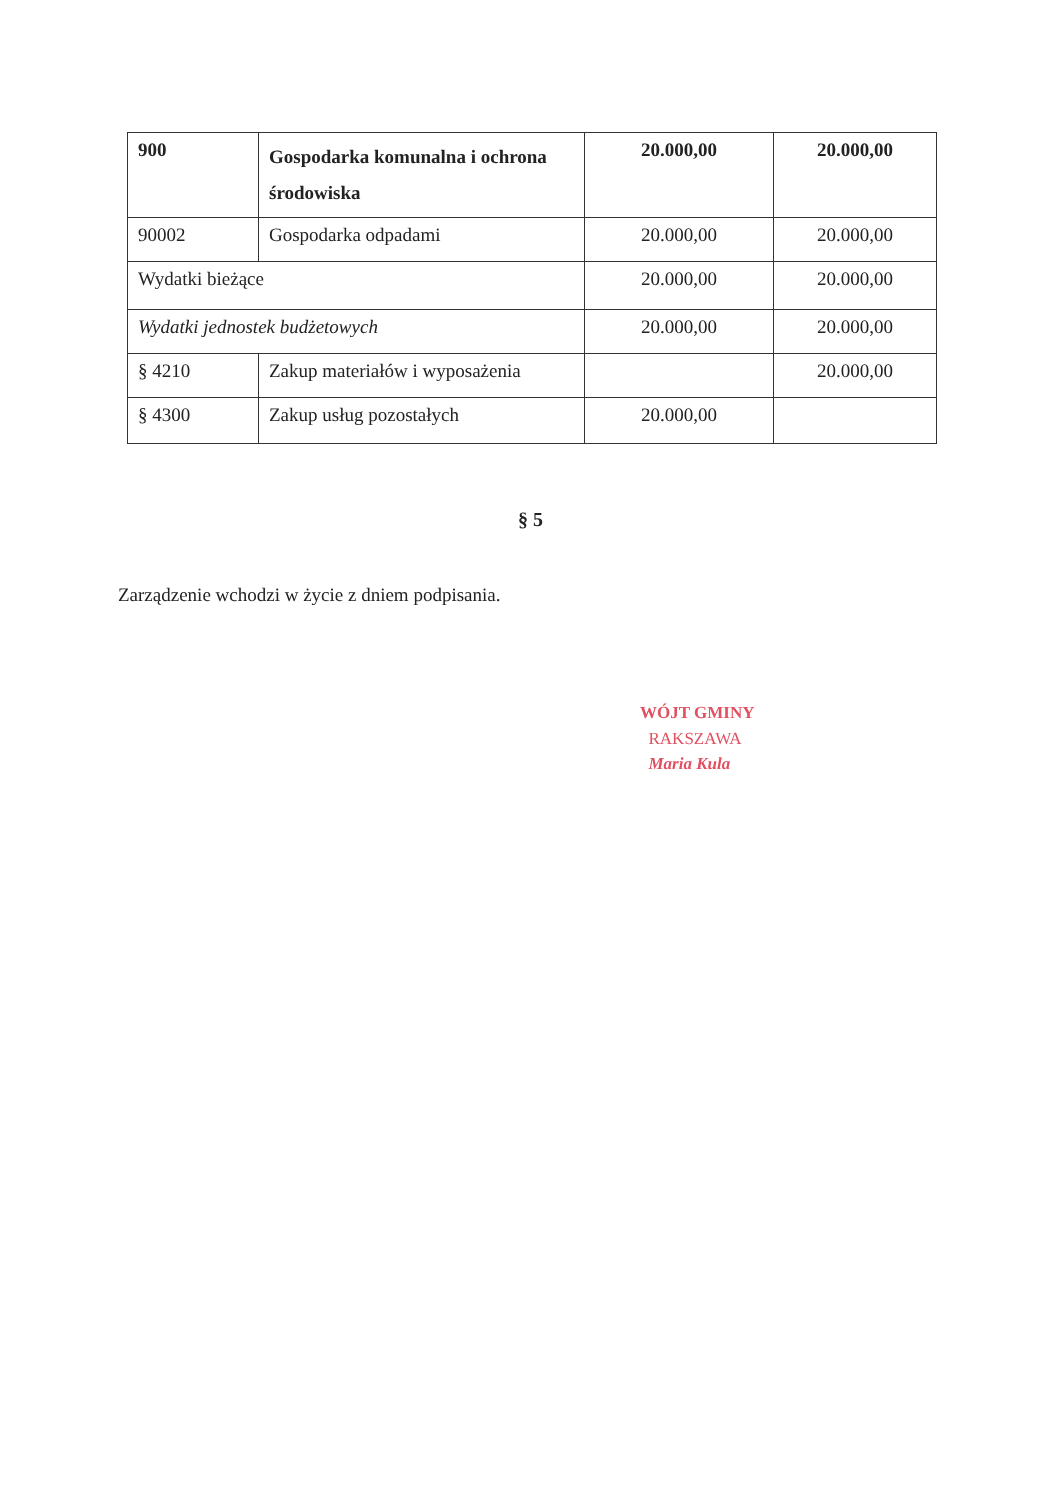| 900 | Gospodarka komunalna i ochrona środowiska | 20.000,00 | 20.000,00 |
| 90002 | Gospodarka odpadami | 20.000,00 | 20.000,00 |
| Wydatki bieżące | | 20.000,00 | 20.000,00 |
| Wydatki jednostek budżetowych | | 20.000,00 | 20.000,00 |
| § 4210 | Zakup materiałów i wyposażenia | | 20.000,00 |
| § 4300 | Zakup usług pozostałych | 20.000,00 | |
§ 5
Zarządzenie wchodzi w życie z dniem podpisania.
WÓJT GMINY
RAKSZAWA
Maria Kula